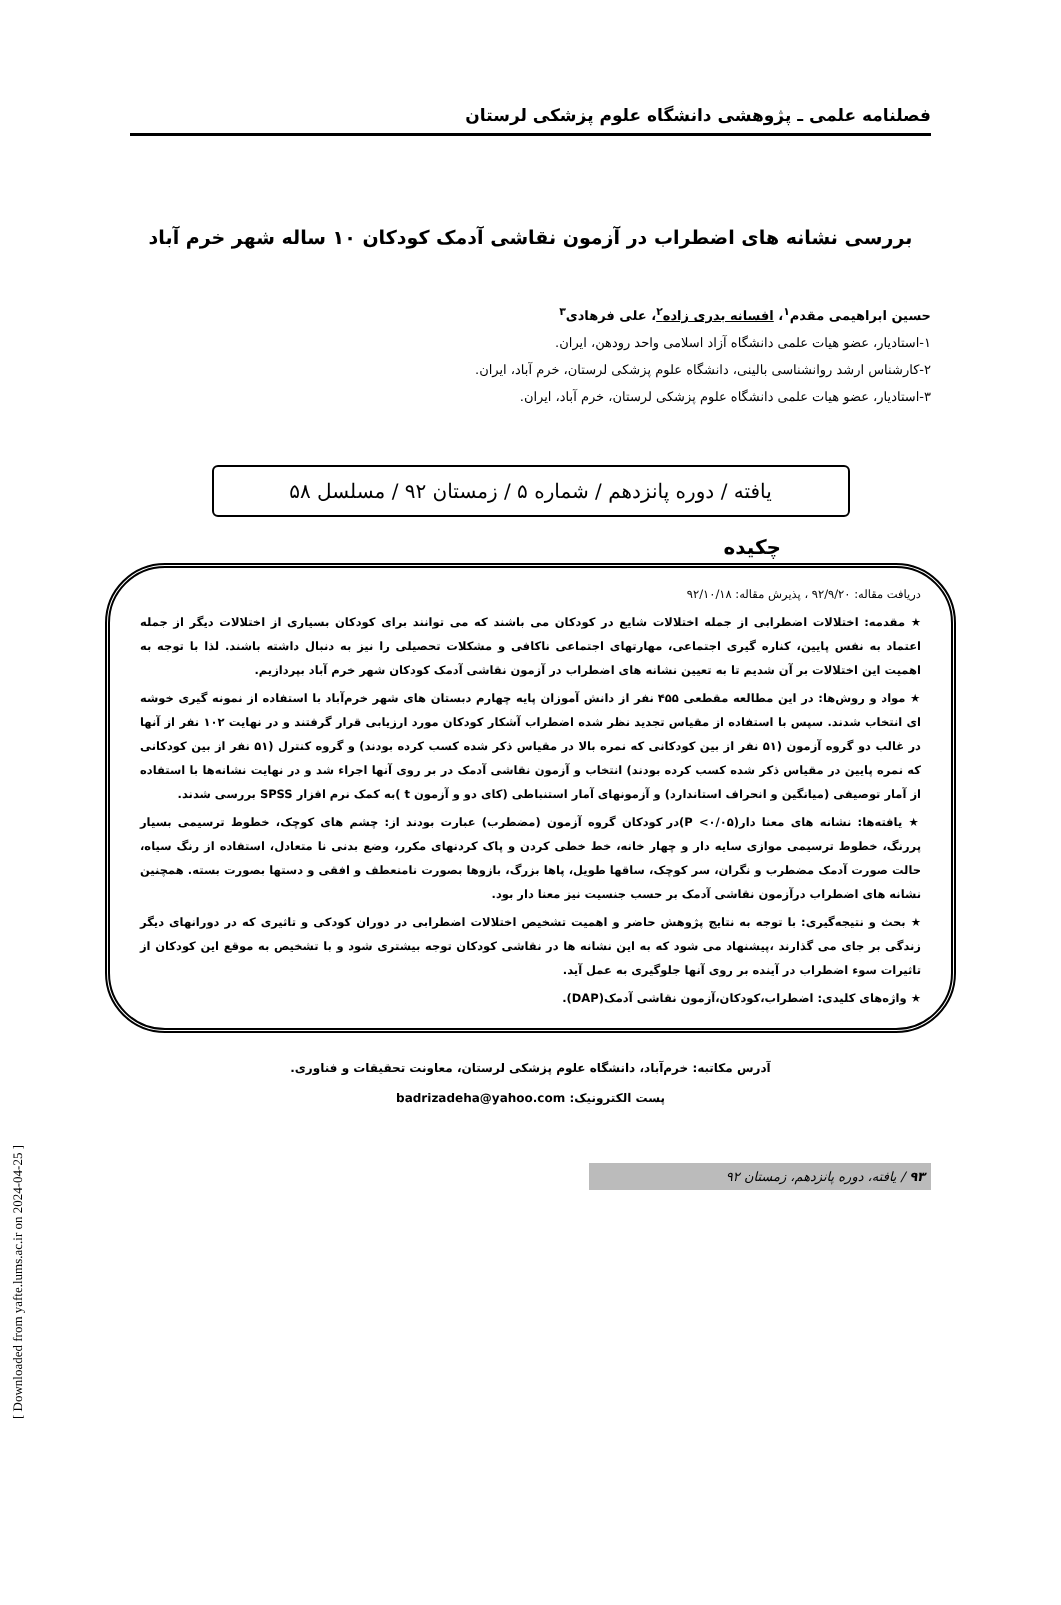فصلنامه علمی ـ پژوهشی دانشگاه علوم پزشکی لرستان
بررسی نشانه های اضطراب در آزمون نقاشی آدمک کودکان ۱۰ ساله شهر خرم آباد
حسین ابراهیمی مقدم<sup>۱</sup>، افسانه بدری زاده<sup>۲</sup>، علی فرهادی<sup>۳</sup>
۱-استادیار، عضو هیات علمی دانشگاه آزاد اسلامی واحد رودهن، ایران.
۲-کارشناس ارشد روانشناسی بالینی، دانشگاه علوم پزشکی لرستان، خرم آباد، ایران.
۳-استادیار، عضو هیات علمی دانشگاه علوم پزشکی لرستان، خرم آباد، ایران.
یافته / دوره پانزدهم / شماره ۵ / زمستان ۹۲ / مسلسل ۵۸
چکیده
دریافت مقاله: ۹۲/۹/۲۰ ، پذیرش مقاله: ۹۲/۱۰/۱۸
★ مقدمه: اختلالات اضطرابی از جمله اختلالات شایع در کودکان می باشند که می توانند برای کودکان بسیاری از اختلالات دیگر از جمله اعتماد به نفس پایین، کناره گیری اجتماعی، مهارتهای اجتماعی ناکافی و مشکلات تحصیلی را نیز به دنبال داشته باشند. لذا با توجه به اهمیت این اختلالات بر آن شدیم تا به تعیین نشانه های اضطراب در آزمون نقاشی آدمک کودکان شهر خرم آباد بپردازیم.
★ مواد و روش‌ها: در این مطالعه مقطعی ۴۵۵ نفر از دانش آموزان پایه چهارم دبستان های شهر خرم‌آباد با استفاده از نمونه گیری خوشه ای انتخاب شدند. سپس با استفاده از مقیاس تجدید نظر شده اضطراب آشکار کودکان مورد ارزیابی قرار گرفتند و در نهایت ۱۰۲ نفر از آنها در غالب دو گروه آزمون (۵۱ نفر از بین کودکانی که نمره بالا در مقیاس ذکر شده کسب کرده بودند) و گروه کنترل (۵۱ نفر از بین کودکانی که نمره پایین در مقیاس ذکر شده کسب کرده بودند) انتخاب و آزمون نقاشی آدمک در بر روی آنها اجراء شد و در نهایت نشانه‌ها با استفاده از آمار توصیفی (میانگین و انحراف استاندارد) و آزمونهای آمار استنباطی (کای دو و آزمون t )به کمک نرم افزار SPSS بررسی شدند.
★ یافته‌ها: نشانه های معنا دار(P <۰/۰۵)در کودکان گروه آزمون (مضطرب) عبارت بودند از: چشم های کوچک، خطوط ترسیمی بسیار پررنگ، خطوط ترسیمی موازی سایه دار و چهار خانه، خط خطی کردن و پاک کردنهای مکرر، وضع بدنی نا متعادل، استفاده از رنگ سیاه، حالت صورت آدمک مضطرب و نگران، سر کوچک، ساقها طویل، پاها بزرگ، بازوها بصورت نامنعطف و افقی و دستها بصورت بسته. همچنین نشانه های اضطراب درآزمون نقاشی آدمک بر حسب جنسیت نیز معنا دار بود.
★ بحث و نتیجه‌گیری: با توجه به نتایج پژوهش حاضر و اهمیت تشخیص اختلالات اضطرابی در دوران کودکی و تاثیری که در دورانهای دیگر زندگی بر جای می گذارند ،پیشنهاد می شود که به این نشانه ها در نقاشی کودکان توجه بیشتری شود و با تشخیص به موقع این کودکان از تاثیرات سوء اضطراب در آینده بر روی آنها جلوگیری به عمل آید.
★ واژه‌های کلیدی: اضطراب،کودکان،آزمون نقاشی آدمک(DAP).
آدرس مکاتبه: خرم‌آباد، دانشگاه علوم پزشکی لرستان، معاونت تحقیقات و فناوری.
پست الکترونیک: badrizadeha@yahoo.com
۹۳ / یافته، دوره پانزدهم، زمستان ۹۲
[ Downloaded from yafte.lums.ac.ir on 2024-04-25 ]